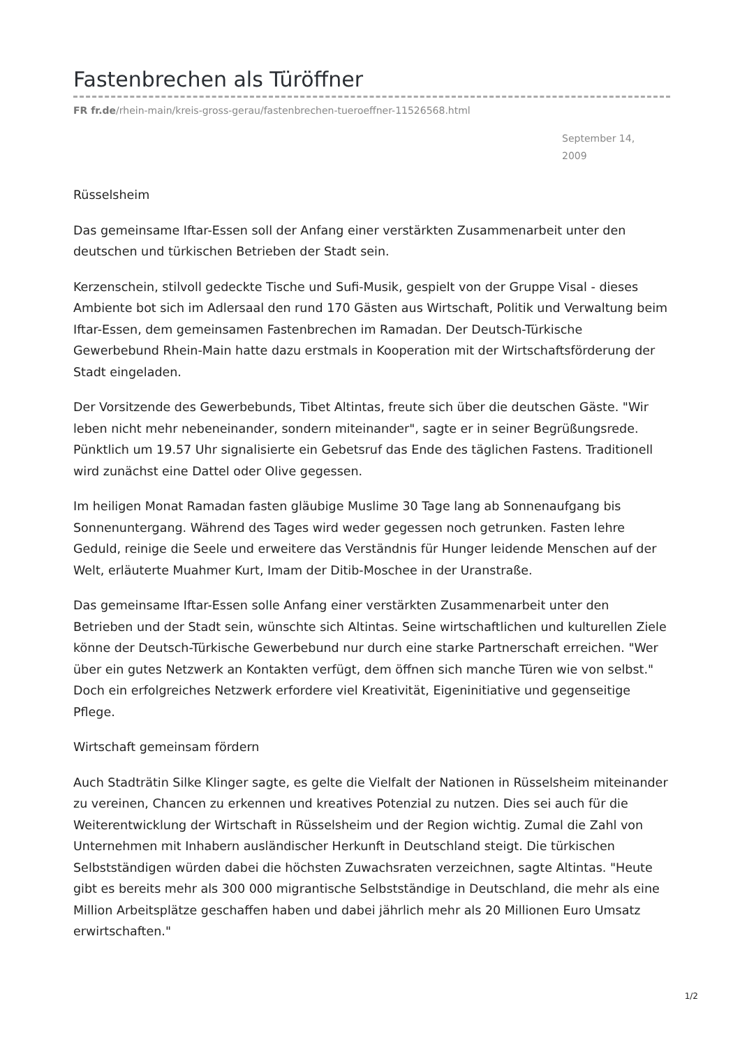Fastenbrechen als Türöffner
FR fr.de/rhein-main/kreis-gross-gerau/fastenbrechen-tueroeffner-11526568.html
September 14, 2009
Rüsselsheim
Das gemeinsame Iftar-Essen soll der Anfang einer verstärkten Zusammenarbeit unter den deutschen und türkischen Betrieben der Stadt sein.
Kerzenschein, stilvoll gedeckte Tische und Sufi-Musik, gespielt von der Gruppe Visal - dieses Ambiente bot sich im Adlersaal den rund 170 Gästen aus Wirtschaft, Politik und Verwaltung beim Iftar-Essen, dem gemeinsamen Fastenbrechen im Ramadan. Der Deutsch-Türkische Gewerbebund Rhein-Main hatte dazu erstmals in Kooperation mit der Wirtschaftsförderung der Stadt eingeladen.
Der Vorsitzende des Gewerbebunds, Tibet Altintas, freute sich über die deutschen Gäste. "Wir leben nicht mehr nebeneinander, sondern miteinander", sagte er in seiner Begrüßungsrede. Pünktlich um 19.57 Uhr signalisierte ein Gebetsruf das Ende des täglichen Fastens. Traditionell wird zunächst eine Dattel oder Olive gegessen.
Im heiligen Monat Ramadan fasten gläubige Muslime 30 Tage lang ab Sonnenaufgang bis Sonnenuntergang. Während des Tages wird weder gegessen noch getrunken. Fasten lehre Geduld, reinige die Seele und erweitere das Verständnis für Hunger leidende Menschen auf der Welt, erläuterte Muahmer Kurt, Imam der Ditib-Moschee in der Uranstraße.
Das gemeinsame Iftar-Essen solle Anfang einer verstärkten Zusammenarbeit unter den Betrieben und der Stadt sein, wünschte sich Altintas. Seine wirtschaftlichen und kulturellen Ziele könne der Deutsch-Türkische Gewerbebund nur durch eine starke Partnerschaft erreichen. "Wer über ein gutes Netzwerk an Kontakten verfügt, dem öffnen sich manche Türen wie von selbst." Doch ein erfolgreiches Netzwerk erfordere viel Kreativität, Eigeninitiative und gegenseitige Pflege.
Wirtschaft gemeinsam fördern
Auch Stadträtin Silke Klinger sagte, es gelte die Vielfalt der Nationen in Rüsselsheim miteinander zu vereinen, Chancen zu erkennen und kreatives Potenzial zu nutzen. Dies sei auch für die Weiterentwicklung der Wirtschaft in Rüsselsheim und der Region wichtig. Zumal die Zahl von Unternehmen mit Inhabern ausländischer Herkunft in Deutschland steigt. Die türkischen Selbstständigen würden dabei die höchsten Zuwachsraten verzeichnen, sagte Altintas. "Heute gibt es bereits mehr als 300 000 migrantische Selbstständige in Deutschland, die mehr als eine Million Arbeitsplätze geschaffen haben und dabei jährlich mehr als 20 Millionen Euro Umsatz erwirtschaften."
1/2